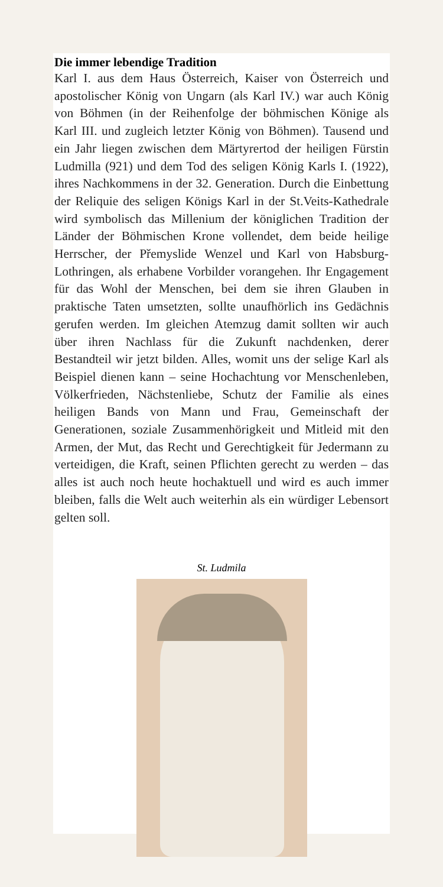Die immer lebendige Tradition
Karl I. aus dem Haus Österreich, Kaiser von Österreich und apostolischer König von Ungarn (als Karl IV.) war auch König von Böhmen (in der Reihenfolge der böhmischen Könige als Karl III. und zugleich letzter König von Böhmen). Tausend und ein Jahr liegen zwischen dem Märtyrertod der heiligen Fürstin Ludmilla (921) und dem Tod des seligen König Karls I. (1922), ihres Nachkommens in der 32. Generation. Durch die Einbettung der Reliquie des seligen Königs Karl in der St.Veits-Kathedrale wird symbolisch das Millenium der königlichen Tradition der Länder der Böhmischen Krone vollendet, dem beide heilige Herrscher, der Přemyslide Wenzel und Karl von Habsburg-Lothringen, als erhabene Vorbilder vorangehen. Ihr Engagement für das Wohl der Menschen, bei dem sie ihren Glauben in praktische Taten umsetzten, sollte unaufhörlich ins Gedächnis gerufen werden. Im gleichen Atemzug damit sollten wir auch über ihren Nachlass für die Zukunft nachdenken, derer Bestandteil wir jetzt bilden. Alles, womit uns der selige Karl als Beispiel dienen kann – seine Hochachtung vor Menschenleben, Völkerfrieden, Nächstenliebe, Schutz der Familie als eines heiligen Bands von Mann und Frau, Gemeinschaft der Generationen, soziale Zusammenhörigkeit und Mitleid mit den Armen, der Mut, das Recht und Gerechtigkeit für Jedermann zu verteidigen, die Kraft, seinen Pflichten gerecht zu werden – das alles ist auch noch heute hochaktuell und wird es auch immer bleiben, falls die Welt auch weiterhin als ein würdiger Lebensort gelten soll.
St. Ludmila